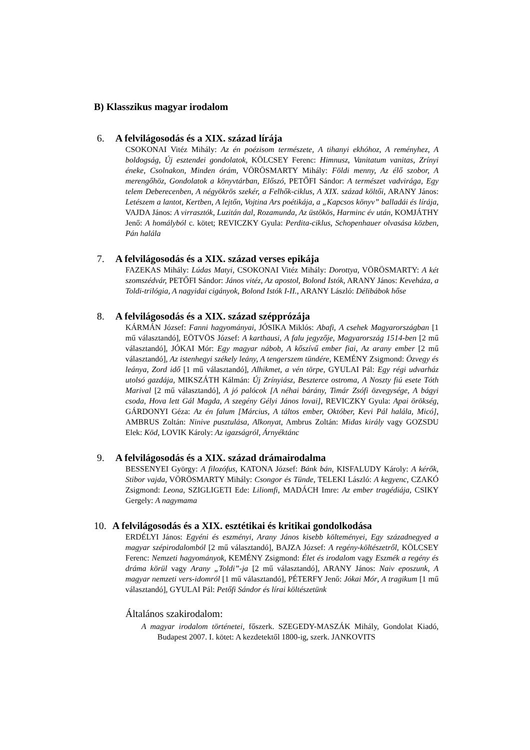B) Klasszikus magyar irodalom
6. A felvilágosodás és a XIX. század lírája
CSOKONAI Vitéz Mihály: Az én poézisom természete, A tihanyi ekhóhoz, A reményhez, A boldogság, Új esztendei gondolatok, KÖLCSEY Ferenc: Himnusz, Vanitatum vanitas, Zrínyi éneke, Csolnakon, Minden órám, VÖRÖSMARTY Mihály: Földi menny, Az élő szobor, A merengőhöz, Gondolatok a könyvtárban, Előszó, PETŐFI Sándor: A természet vadvirága, Egy telem Deberecenben, A négyökrös szekér, a Felhők-ciklus, A XIX. század költői, ARANY János: Letészem a lantot, Kertben, A lejtőn, Vojtina Ars poétikája, a „Kapcsos könyv” balladái és lírája, VAJDA János: A virrasztók, Luzitán dal, Rozamunda, Az üstökös, Harminc év után, KOMJÁTHY Jenő: A homályból c. kötet; REVICZKY Gyula: Perdita-ciklus, Schopenhauer olvasása közben, Pán halála
7. A felvilágosodás és a XIX. század verses epikája
FAZEKAS Mihály: Lúdas Matyi, CSOKONAI Vitéz Mihály: Dorottya, VÖRÖSMARTY: A két szomszédvár, PETŐFI Sándor: János vitéz, Az apostol, Bolond Istók, ARANY János: Keveháza, a Toldi-trilógia, A nagyidai cigányok, Bolond Istók I-II., ARANY László: Délibábok hőse
8. A felvilágosodás és a XIX. század széppró­zája
KÁRMÁN József: Fanni hagyományai, JÓSIKA Miklós: Abafi, A csehek Magyarországban [1 mű választandó], EÖTVÖS József: A karthausi, A falu jegyzője, Magyarország 1514-ben [2 mű választandó], JÓKAI Mór: Egy magyar nábob, A kőszívű ember fiai, Az arany ember [2 mű választandó], Az istenhegyi székely leány, A tengerszem tündére, KEMÉNY Zsigmond: Özvegy és leánya, Zord idő [1 mű választandó], Alhikmet, a vén törpe, GYULAI Pál: Egy régi udvarház utolsó gazdája, MIKSZÁTH Kálmán: Új Zrínyiász, Beszterce ostroma, A Noszty fiú esete Tóth Marival [2 mű választandó], A jó palócok [A néhai bárány, Timár Zsófi özvegysége, A bágyi csoda, Hova lett Gál Magda, A szegény Gélyi János lovai], REVICZKY Gyula: Apai örökség, GÁRDONYI Géza: Az én falum [Március, A táltos ember, Október, Kevi Pál halála, Micó], AMBRUS Zoltán: Ninive pusztulása, Alkonyat, Ambrus Zoltán: Midas király vagy GOZSDU Elek: Köd, LOVIK Károly: Az igazságról, Árnyéktánc
9. A felvilágosodás és a XIX. század drámairodalma
BESSENYEI György: A filozófus, KATONA József: Bánk bán, KISFALUDY Károly: A kérők, Stibor vajda, VÖRÖSMARTY Mihály: Csongor és Tünde, TELEKI László: A kegyenc, CZAKÓ Zsigmond: Leona, SZIGLIGETI Ede: Liliomfi, MADÁCH Imre: Az ember tragédiája, CSIKY Gergely: A nagymama
10. A felvilágosodás és a XIX. esztétikai és kritikai gondolkodása
ERDÉLYI János: Egyéni és eszményi, Arany János kisebb költeményei, Egy századnegyed a magyar szépirodalomból [2 mű választandó], BAJZA József: A regény-költészetről, KÖLCSEY Ferenc: Nemzeti hagyományok, KEMÉNY Zsigmond: Élet és irodalom vagy Eszmék a regény és dráma körül vagy Arany „Toldi”-ja [2 mű választandó], ARANY János: Naiv eposzunk, A magyar nemzeti vers-idomról [1 mű választandó], PÉTERFY Jenő: Jókai Mór, A tragikum [1 mű választandó], GYULAI Pál: Petőfi Sándor és lírai költészetünk
Általános szakirodalom:
A magyar irodalom történetei, főszerk. SZEGEDY-MASZÁK Mihály, Gondolat Kiadó, Budapest 2007. I. kötet: A kezdetektől 1800-ig, szerk. JANKOVITS